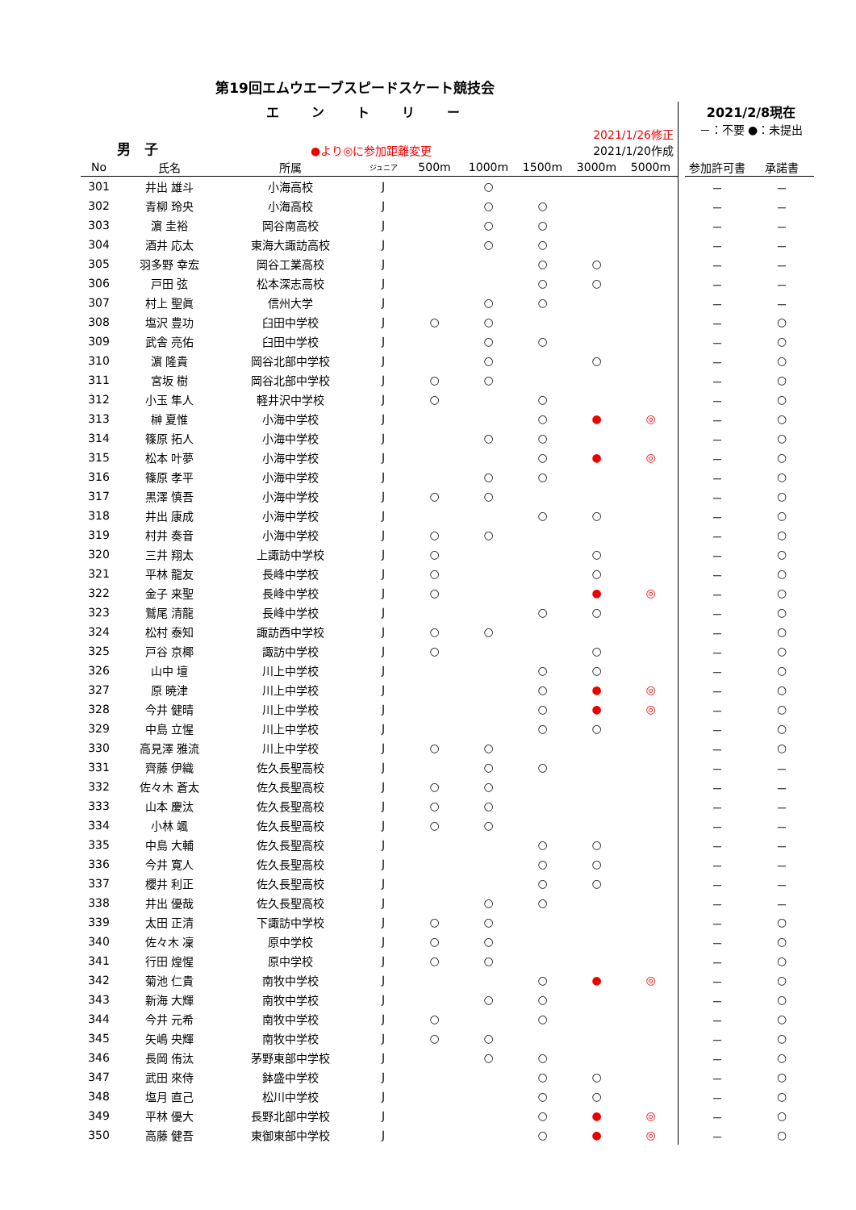第19回エムウエーブスピードスケート競技会
エントリー
男　子
●より◎に参加距離変更
2021/1/26修正
2021/1/20作成
2021/2/8現在
－：不要 ●：未提出
| No | 氏名 | 所属 | ジュニア | 500m | 1000m | 1500m | 3000m | 5000m | | 参加許可書 | 承諾書 |
| 301 | 井出 雄斗 | 小海高校 | J | | ○ | | | | | － | － |
| 302 | 青柳 玲央 | 小海高校 | J | | ○ | ○ | | | | － | － |
| 303 | 濵 圭裕 | 岡谷南高校 | J | | ○ | ○ | | | | － | － |
| 304 | 酒井 応太 | 東海大諏訪高校 | J | | ○ | ○ | | | | － | － |
| 305 | 羽多野 幸宏 | 岡谷工業高校 | J | | | ○ | ○ | | | － | － |
| 306 | 戸田 弦 | 松本深志高校 | J | | | ○ | ○ | | | － | － |
| 307 | 村上 聖眞 | 信州大学 | J | | ○ | ○ | | | | － | － |
| 308 | 塩沢 豊功 | 臼田中学校 | J | ○ | ○ | | | | | － | ○ |
| 309 | 武舎 亮佑 | 臼田中学校 | J | | ○ | ○ | | | | － | ○ |
| 310 | 濵 隆貴 | 岡谷北部中学校 | J | | ○ | | ○ | | | － | ○ |
| 311 | 宮坂 樹 | 岡谷北部中学校 | J | ○ | ○ | | | | | － | ○ |
| 312 | 小玉 隼人 | 軽井沢中学校 | J | ○ | | ○ | | | | － | ○ |
| 313 | 榊 夏惟 | 小海中学校 | J | | | ○ | ● | ◎ | | － | ○ |
| 314 | 篠原 拓人 | 小海中学校 | J | | ○ | ○ | | | | － | ○ |
| 315 | 松本 叶夢 | 小海中学校 | J | | | ○ | ● | ◎ | | － | ○ |
| 316 | 篠原 孝平 | 小海中学校 | J | | ○ | ○ | | | | － | ○ |
| 317 | 黒澤 慎吾 | 小海中学校 | J | ○ | ○ | | | | | － | ○ |
| 318 | 井出 康成 | 小海中学校 | J | | | ○ | ○ | | | － | ○ |
| 319 | 村井 奏音 | 小海中学校 | J | ○ | ○ | | | | | － | ○ |
| 320 | 三井 翔太 | 上諏訪中学校 | J | ○ | | | ○ | | | － | ○ |
| 321 | 平林 龍友 | 長峰中学校 | J | ○ | | | ○ | | | － | ○ |
| 322 | 金子 来聖 | 長峰中学校 | J | ○ | | | ● | ◎ | | － | ○ |
| 323 | 鷲尾 清龍 | 長峰中学校 | J | | | ○ | ○ | | | － | ○ |
| 324 | 松村 泰知 | 諏訪西中学校 | J | ○ | ○ | | | | | － | ○ |
| 325 | 戸谷 京椰 | 諏訪中学校 | J | ○ | | | ○ | | | － | ○ |
| 326 | 山中 壇 | 川上中学校 | J | | | ○ | ○ | | | － | ○ |
| 327 | 原 暁津 | 川上中学校 | J | | | ○ | ● | ◎ | | － | ○ |
| 328 | 今井 健晴 | 川上中学校 | J | | | ○ | ● | ◎ | | － | ○ |
| 329 | 中島 立惺 | 川上中学校 | J | | | ○ | ○ | | | － | ○ |
| 330 | 高見澤 雅流 | 川上中学校 | J | ○ | ○ | | | | | － | ○ |
| 331 | 齊藤 伊織 | 佐久長聖高校 | J | | ○ | ○ | | | | － | － |
| 332 | 佐々木 蒼太 | 佐久長聖高校 | J | ○ | ○ | | | | | － | － |
| 333 | 山本 慶汰 | 佐久長聖高校 | J | ○ | ○ | | | | | － | － |
| 334 | 小林 颯 | 佐久長聖高校 | J | ○ | ○ | | | | | － | － |
| 335 | 中島 大輔 | 佐久長聖高校 | J | | | ○ | ○ | | | － | － |
| 336 | 今井 寛人 | 佐久長聖高校 | J | | | ○ | ○ | | | － | － |
| 337 | 櫻井 利正 | 佐久長聖高校 | J | | | ○ | ○ | | | － | － |
| 338 | 井出 優哉 | 佐久長聖高校 | J | | ○ | ○ | | | | － | － |
| 339 | 太田 正清 | 下諏訪中学校 | J | ○ | ○ | | | | | － | ○ |
| 340 | 佐々木 凜 | 原中学校 | J | ○ | ○ | | | | | － | ○ |
| 341 | 行田 煌惺 | 原中学校 | J | ○ | ○ | | | | | － | ○ |
| 342 | 菊池 仁貴 | 南牧中学校 | J | | | ○ | ● | ◎ | | － | ○ |
| 343 | 新海 大輝 | 南牧中学校 | J | | ○ | ○ | | | | － | ○ |
| 344 | 今井 元希 | 南牧中学校 | J | ○ | | ○ | | | | － | ○ |
| 345 | 矢嶋 央輝 | 南牧中学校 | J | ○ | ○ | | | | | － | ○ |
| 346 | 長岡 侑汰 | 茅野東部中学校 | J | | ○ | ○ | | | | － | ○ |
| 347 | 武田 來侍 | 鉢盛中学校 | J | | | ○ | ○ | | | － | ○ |
| 348 | 塩月 直己 | 松川中学校 | J | | | ○ | ○ | | | － | ○ |
| 349 | 平林 優大 | 長野北部中学校 | J | | | ○ | ● | ◎ | | － | ○ |
| 350 | 高藤 健吾 | 東御東部中学校 | J | | | ○ | ● | ◎ | | － | ○ |